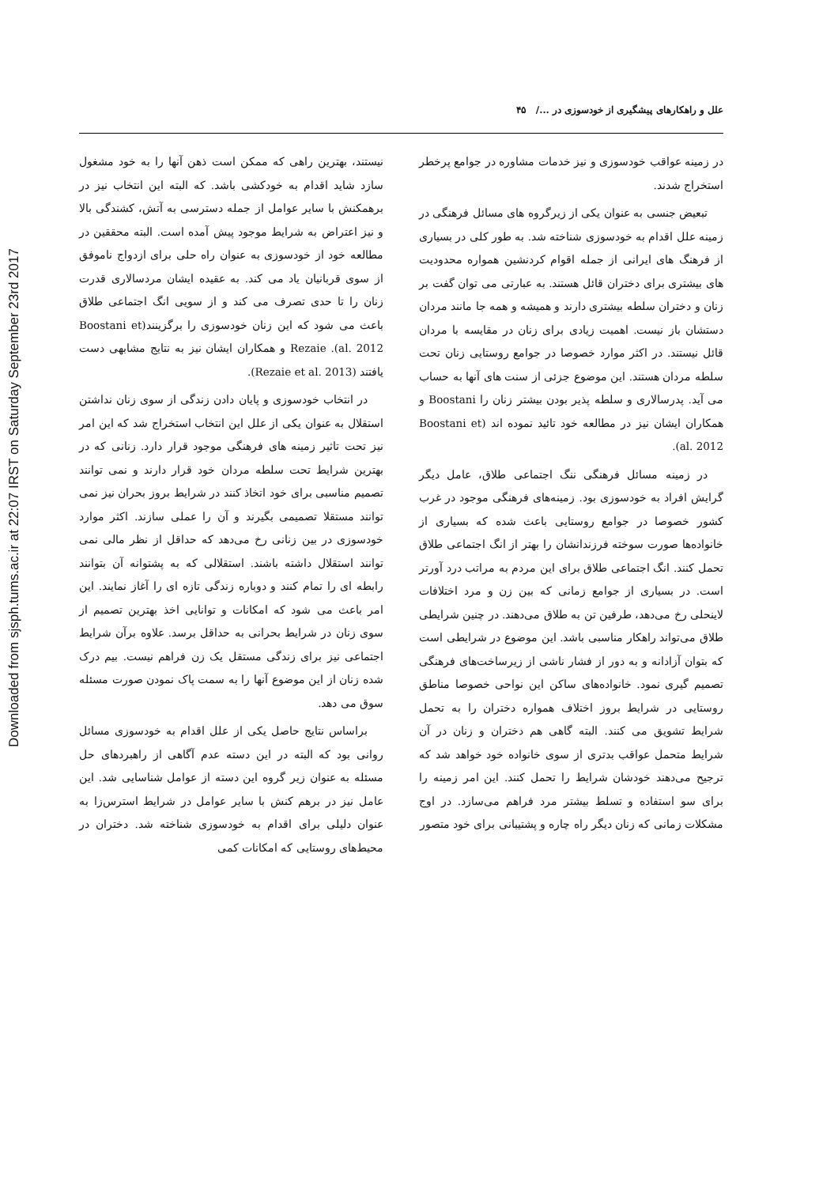Downloaded from sjsph.tums.ac.ir at 22:07 IRST on Saturday September 23rd 2017
علل و راهکارهای پیشگیری از خودسوزی در .../ ۴۵
در زمینه عواقب خودسوزی و نیز خدمات مشاوره در جوامع پرخطر استخراج شدند.
تبعیض جنسی به عنوان یکی از زیرگروه های مسائل فرهنگی در زمینه علل اقدام به خودسوزی شناخته شد. به طور کلی در بسیاری از فرهنگ های ایرانی از جمله اقوام کردنشین همواره محدودیت های بیشتری برای دختران قائل هستند. به عبارتی می توان گفت بر زنان و دختران سلطه بیشتری دارند و همیشه و همه جا مانند مردان دستشان باز نیست. اهمیت زیادی برای زنان در مقایسه با مردان قائل نیستند. در اکثر موارد خصوصا در جوامع روستایی زنان تحت سلطه مردان هستند. این موضوع جزئی از سنت های آنها به حساب می آید. پدرسالاری و سلطه پذیر بودن بیشتر زنان را Boostani و همکاران ایشان نیز در مطالعه خود تائید نموده اند (Boostani et al. 2012).
در زمینه مسائل فرهنگی ننگ اجتماعی طلاق، عامل دیگر گرایش افراد به خودسوزی بود. زمینه‌های فرهنگی موجود در غرب کشور خصوصا در جوامع روستایی باعث شده که بسیاری از خانواده‌ها صورت سوخته فرزندانشان را بهتر از انگ اجتماعی طلاق تحمل کنند. انگ اجتماعی طلاق برای این مردم به مراتب درد آورتر است. در بسیاری از جوامع زمانی که بین زن و مرد اختلافات لاینحلی رخ می‌دهد، طرفین تن به طلاق می‌دهند. در چنین شرایطی طلاق می‌تواند راهکار مناسبی باشد. این موضوع در شرایطی است که بتوان آزادانه و به دور از فشار ناشی از زیرساخت‌های فرهنگی تصمیم گیری نمود. خانواده‌های ساکن این نواحی خصوصا مناطق روستایی در شرایط بروز اختلاف همواره دختران را به تحمل شرایط تشویق می کنند. البته گاهی هم دختران و زنان در آن شرایط متحمل عواقب بدتری از سوی خانواده خود خواهد شد که ترجیح می‌دهند خودشان شرایط را تحمل کنند. این امر زمینه را برای سو استفاده و تسلط بیشتر مرد فراهم می‌سازد. در اوج مشکلات زمانی که زنان دیگر راه چاره و پشتیبانی برای خود متصور
نیستند، بهترین راهی که ممکن است ذهن آنها را به خود مشغول سازد شاید اقدام به خودکشی باشد. که البته این انتخاب نیز در برهمکنش با سایر عوامل از جمله دسترسی به آتش، کشندگی بالا و نیز اعتراض به شرایط موجود پیش آمده است. البته محققین در مطالعه خود از خودسوزی به عنوان راه حلی برای ازدواج ناموفق از سوی قربانیان یاد می کند. به عقیده ایشان مردسالاری قدرت زنان را تا حدی تصرف می کند و از سویی انگ اجتماعی طلاق باعث می شود که این زنان خودسوزی را برگزینند(Boostani et al. 2012). Rezaie و همکاران ایشان نیز به نتایج مشابهی دست یافتند (Rezaie et al. 2013).
در انتخاب خودسوزی و پایان دادن زندگی از سوی زنان نداشتن استقلال به عنوان یکی از علل این انتخاب استخراج شد که این امر نیز تحت تاثیر زمینه های فرهنگی موجود قرار دارد. زنانی که در بهترین شرایط تحت سلطه مردان خود قرار دارند و نمی توانند تصمیم مناسبی برای خود اتخاذ کنند در شرایط بروز بحران نیز نمی توانند مستقلا تصمیمی بگیرند و آن را عملی سازند. اکثر موارد خودسوزی در بین زنانی رخ می‌دهد که حداقل از نظر مالی نمی توانند استقلال داشته باشند. استقلالی که به پشتوانه آن بتوانند رابطه ای را تمام کنند و دوباره زندگی تازه ای را آغاز نمایند. این امر باعث می شود که امکانات و توانایی اخذ بهترین تصمیم از سوی زنان در شرایط بحرانی به حداقل برسد. علاوه برآن شرایط اجتماعی نیز برای زندگی مستقل یک زن فراهم نیست. بیم درک شده زنان از این موضوع آنها را به سمت پاک نمودن صورت مسئله سوق می دهد.
براساس نتایج حاصل یکی از علل اقدام به خودسوزی مسائل روانی بود که البته در این دسته عدم آگاهی از راهبردهای حل مسئله به عنوان زیر گروه این دسته از عوامل شناسایی شد. این عامل نیز در برهم کنش با سایر عوامل در شرایط استرس‌زا به عنوان دلیلی برای اقدام به خودسوزی شناخته شد. دختران در محیط‌های روستایی که امکانات کمی